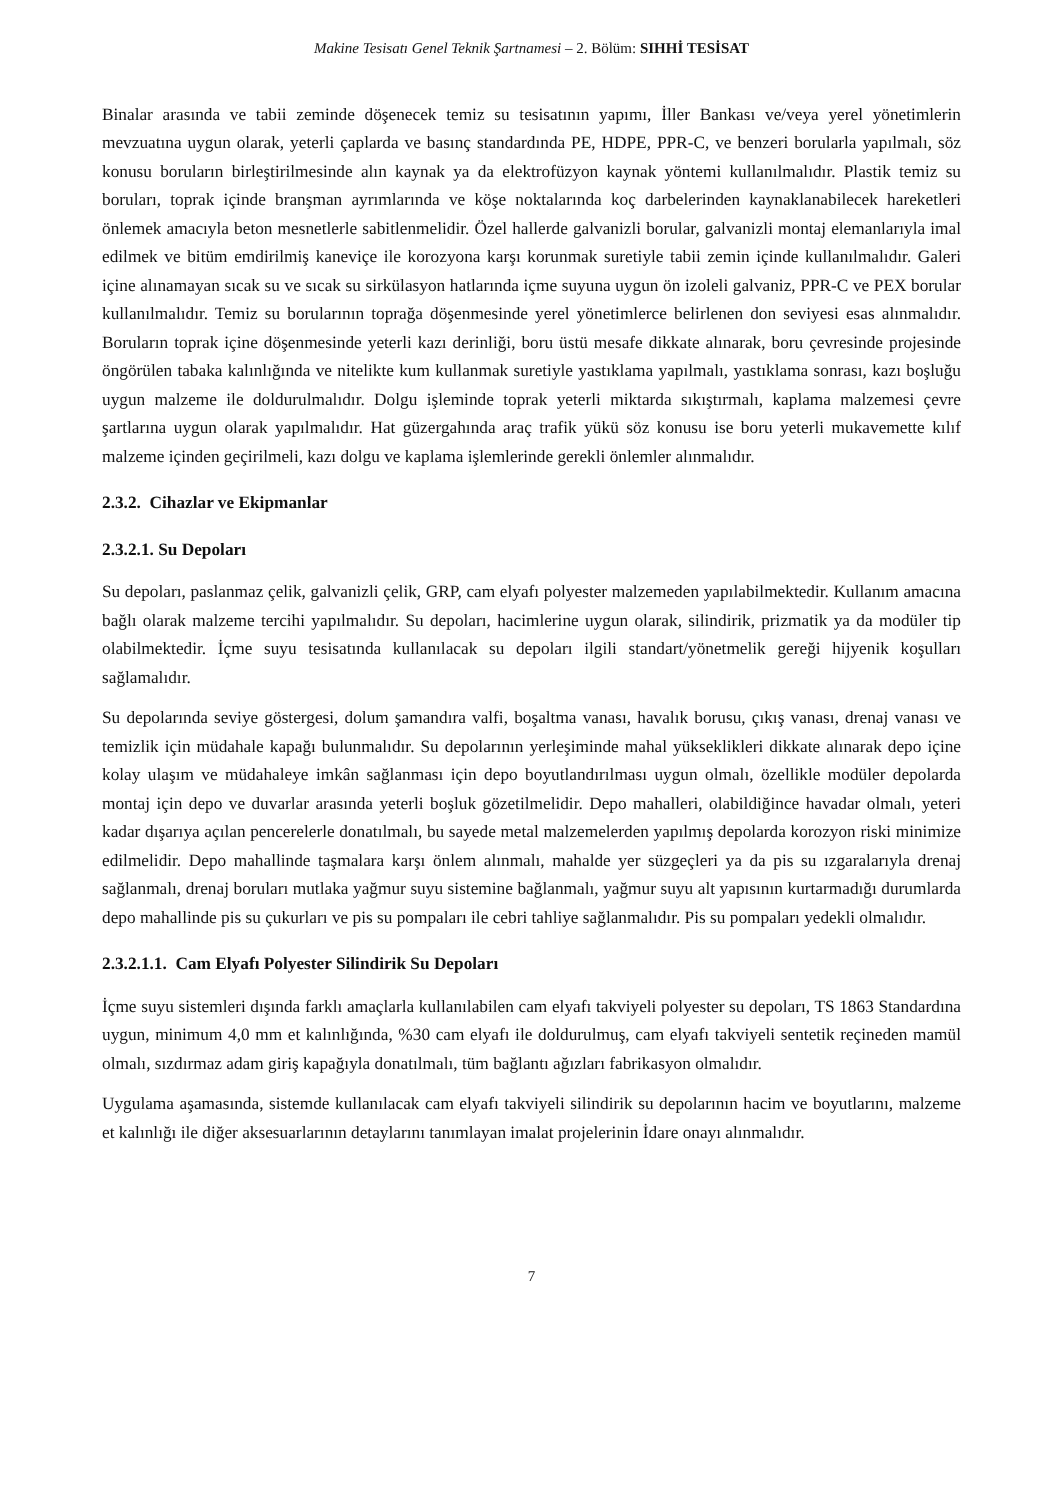Makine Tesisatı Genel Teknik Şartnamesi – 2. Bölüm: SIHHİ TESİSAT
Binalar arasında ve tabii zeminde döşenecek temiz su tesisatının yapımı, İller Bankası ve/veya yerel yönetimlerin mevzuatına uygun olarak, yeterli çaplarda ve basınç standardında PE, HDPE, PPR-C, ve benzeri borularla yapılmalı, söz konusu boruların birleştirilmesinde alın kaynak ya da elektrofüzyon kaynak yöntemi kullanılmalıdır. Plastik temiz su boruları, toprak içinde branşman ayrımlarında ve köşe noktalarında koç darbelerinden kaynaklanabilecek hareketleri önlemek amacıyla beton mesnetlerle sabitlenmelidir. Özel hallerde galvanizli borular, galvanizli montaj elemanlarıyla imal edilmek ve bitüm emdirilmiş kaneviçe ile korozyona karşı korunmak suretiyle tabii zemin içinde kullanılmalıdır. Galeri içine alınamayan sıcak su ve sıcak su sirkülasyon hatlarında içme suyuna uygun ön izoleli galvaniz, PPR-C ve PEX borular kullanılmalıdır. Temiz su borularının toprağa döşenmesinde yerel yönetimlerce belirlenen don seviyesi esas alınmalıdır. Boruların toprak içine döşenmesinde yeterli kazı derinliği, boru üstü mesafe dikkate alınarak, boru çevresinde projesinde öngörülen tabaka kalınlığında ve nitelikte kum kullanmak suretiyle yastıklama yapılmalı, yastıklama sonrası, kazı boşluğu uygun malzeme ile doldurulmalıdır. Dolgu işleminde toprak yeterli miktarda sıkıştırmalı, kaplama malzemesi çevre şartlarına uygun olarak yapılmalıdır. Hat güzergahında araç trafik yükü söz konusu ise boru yeterli mukavemette kılıf malzeme içinden geçirilmeli, kazı dolgu ve kaplama işlemlerinde gerekli önlemler alınmalıdır.
2.3.2. Cihazlar ve Ekipmanlar
2.3.2.1. Su Depoları
Su depoları, paslanmaz çelik, galvanizli çelik, GRP, cam elyafı polyester malzemeden yapılabilmektedir. Kullanım amacına bağlı olarak malzeme tercihi yapılmalıdır. Su depoları, hacimlerine uygun olarak, silindirik, prizmatik ya da modüler tip olabilmektedir. İçme suyu tesisatında kullanılacak su depoları ilgili standart/yönetmelik gereği hijyenik koşulları sağlamalıdır.
Su depolarında seviye göstergesi, dolum şamandıra valfi, boşaltma vanası, havalık borusu, çıkış vanası, drenaj vanası ve temizlik için müdahale kapağı bulunmalıdır. Su depolarının yerleşiminde mahal yükseklikleri dikkate alınarak depo içine kolay ulaşım ve müdahaleye imkân sağlanması için depo boyutlandırılması uygun olmalı, özellikle modüler depolarda montaj için depo ve duvarlar arasında yeterli boşluk gözetilmelidir. Depo mahalleri, olabildiğince havadar olmalı, yeteri kadar dışarıya açılan pencerelerle donatılmalı, bu sayede metal malzemelerden yapılmış depolarda korozyon riski minimize edilmelidir. Depo mahallinde taşmalara karşı önlem alınmalı, mahalde yer süzgeçleri ya da pis su ızgaralarıyla drenaj sağlanmalı, drenaj boruları mutlaka yağmur suyu sistemine bağlanmalı, yağmur suyu alt yapısının kurtarmadığı durumlarda depo mahallinde pis su çukurları ve pis su pompaları ile cebri tahliye sağlanmalıdır. Pis su pompaları yedekli olmalıdır.
2.3.2.1.1. Cam Elyafı Polyester Silindirik Su Depoları
İçme suyu sistemleri dışında farklı amaçlarla kullanılabilen cam elyafı takviyeli polyester su depoları, TS 1863 Standardına uygun, minimum 4,0 mm et kalınlığında, %30 cam elyafı ile doldurulmuş, cam elyafı takviyeli sentetik reçineden mamül olmalı, sızdırmaz adam giriş kapağıyla donatılmalı, tüm bağlantı ağızları fabrikasyon olmalıdır.
Uygulama aşamasında, sistemde kullanılacak cam elyafı takviyeli silindirik su depolarının hacim ve boyutlarını, malzeme et kalınlığı ile diğer aksesuarlarının detaylarını tanımlayan imalat projelerinin İdare onayı alınmalıdır.
7